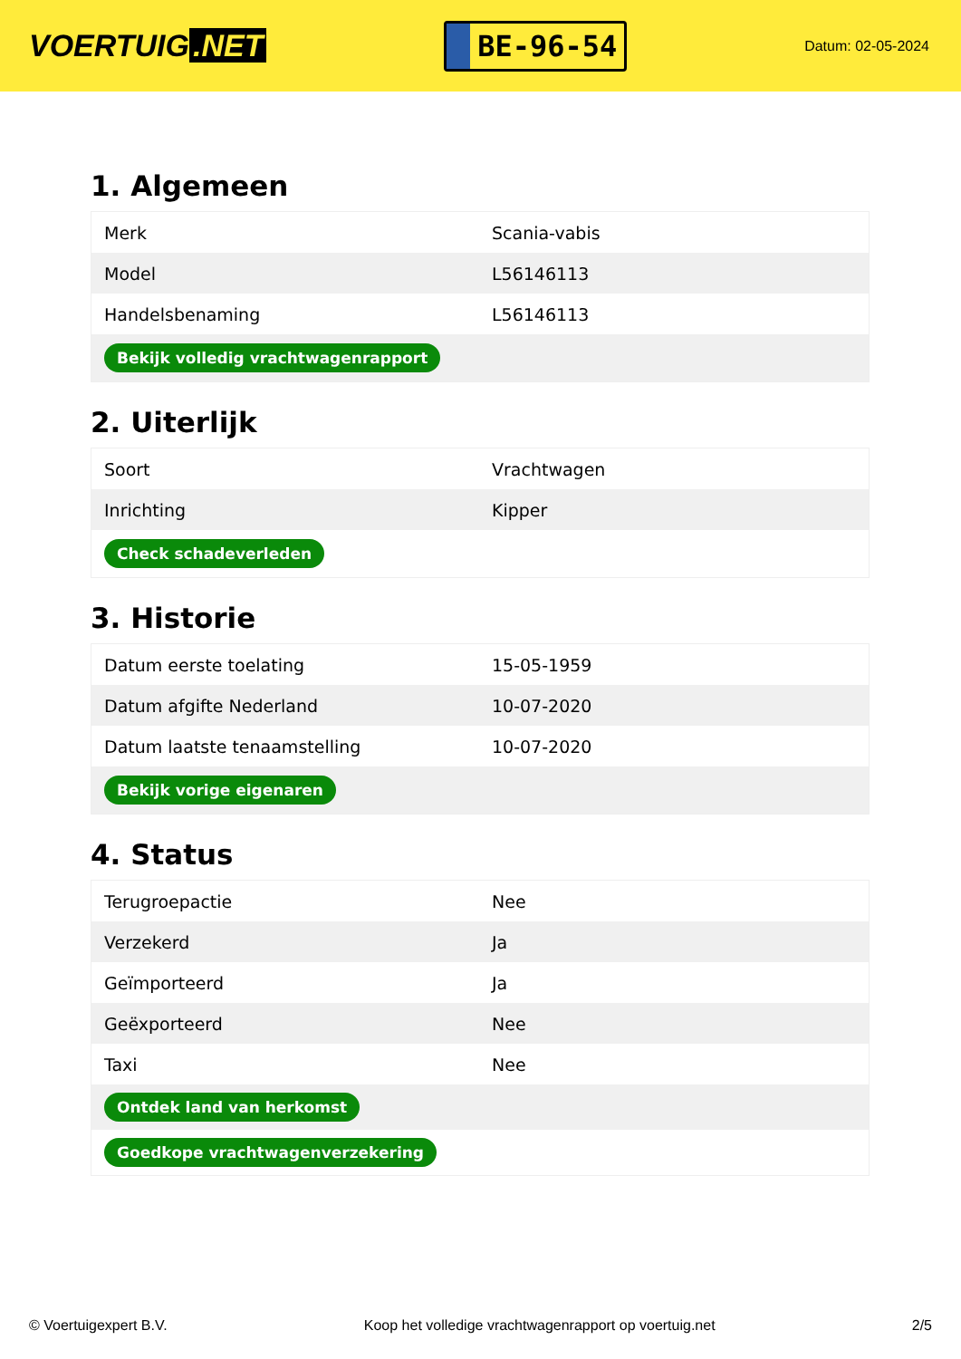VOERTUIG.NET
BE-96-54
Datum: 02-05-2024
1. Algemeen
| Merk | Scania-vabis |
| Model | L56146113 |
| Handelsbenaming | L56146113 |
| Bekijk volledig vrachtwagenrapport | |
2. Uiterlijk
| Soort | Vrachtwagen |
| Inrichting | Kipper |
| Check schadeverleden | |
3. Historie
| Datum eerste toelating | 15-05-1959 |
| Datum afgifte Nederland | 10-07-2020 |
| Datum laatste tenaamstelling | 10-07-2020 |
| Bekijk vorige eigenaren | |
4. Status
| Terugroepactie | Nee |
| Verzekerd | Ja |
| Geïmporteerd | Ja |
| Geëxporteerd | Nee |
| Taxi | Nee |
| Ontdek land van herkomst | |
| Goedkope vrachtwagenverzekering | |
© Voertuigexpert B.V. Koop het volledige vrachtwagenrapport op voertuig.net 2/5